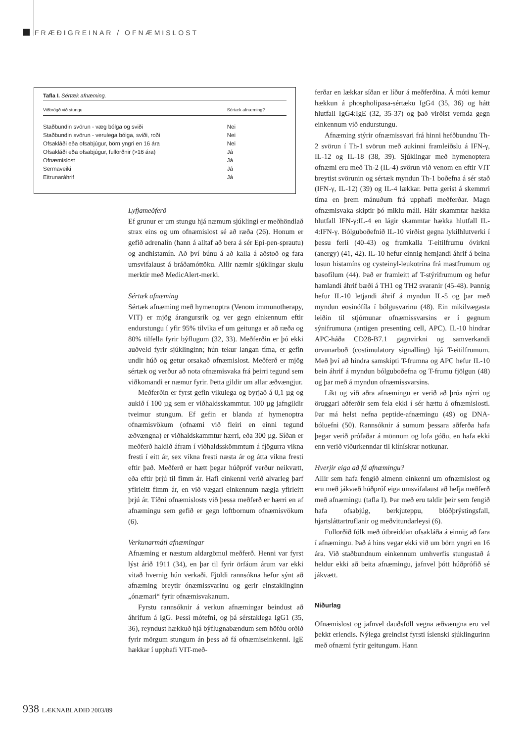FRÆÐIGREINAR / OFNÆMISLOST
Tafla I. Sértæk afnæming.
| Viðbrögð við stungu | Sértæk afnæming? |
| --- | --- |
| Staðbundin svörun - væg bólga og sviði | Nei |
| Staðbundin svörun - verulega bólga, sviði, roði | Nei |
| Ofsakláði eða ofsabjúgur, börn yngri en 16 ára | Nei |
| Ofsakláði eða ofsabjúgur, fullorðnir (>16 ára) | Já |
| Ofnæmislost | Já |
| Sermaveiki | Já |
| Eitrunaráhrif | Já |
Lyfjameðferð
Ef grunur er um stungu hjá næmum sjúklingi er meðhöndlað strax eins og um ofnæmislost sé að ræða (26). Honum er gefið adrenalín (hann á alltaf að bera á sér Epi-pen-sprautu) og andhistamín. Að því búnu á að kalla á aðstoð og fara umsvifalaust á bráðamóttöku. Allir næmir sjúklingar skulu merktir með MedicAlert-merki.
Sértæk afnæming
Sértæk afnæming með hymenoptra (Venom immunotherapy, VIT) er mjög árangursrík og ver gegn einkennum eftir endurstungu í yfir 95% tilvika ef um geitunga er að ræða og 80% tilfella fyrir býflugum (32, 33). Meðferðin er þó ekki auðveld fyrir sjúklinginn; hún tekur langan tíma, er gefin undir húð og getur orsakað ofnæmislost. Meðferð er mjög sértæk og verður að nota ofnæmisvaka frá þeirri tegund sem viðkomandi er næmur fyrir. Þetta gildir um allar æðvængjur.
Meðferðin er fyrst gefin vikulega og byrjað á 0,1 µg og aukið í 100 µg sem er viðhaldsskammtur. 100 µg jafngildir tveimur stungum. Ef gefin er blanda af hymenoptra ofnæmisvökum (ofnæmi við fleiri en einni tegund æðvængna) er viðhaldskammtur hærri, eða 300 µg. Síðan er meðferð haldið áfram í viðhaldsskömmtum á fjögurra vikna fresti í eitt ár, sex vikna fresti næsta ár og átta vikna fresti eftir það. Meðferð er hætt þegar húðpróf verður neikvætt, eða eftir þrjú til fimm ár. Hafi einkenni verið alvarleg þarf yfirleitt fimm ár, en við vægari einkennum nægja yfirleitt þrjú ár. Tíðni ofnæmislosts við þessa meðferð er hærri en af afnæmingu sem gefið er gegn loftbornum ofnæmisvökum (6).
Verkunarmáti afnæmingar
Afnæming er næstum aldargömul meðferð. Henni var fyrst lýst árið 1911 (34), en þar til fyrir örfáum árum var ekki vitað hvernig hún verkaði. Fjöldi rannsókna hefur sýnt að afnæming breytir ónæmissvarinu og gerir einstaklinginn „ónæmari“ fyrir ofnæmisvakanum.
Fyrstu rannsóknir á verkun afnæmingar beindust að áhrifum á IgG. Þessi mótefni, og þá sérstaklega IgG1 (35, 36), reyndust hækkuð hjá býflugnabændum sem höfðu orðið fyrir mörgum stungum án þess að fá ofnæmiseinkenni. IgE hækkar í upphafi VIT-með-
ferðar en lækkar síðan er líður á meðferðina. Á móti kemur hækkun á phospholipasa-sértæku IgG4 (35, 36) og hátt hlutfall IgG4:IgE (32, 35-37) og það virðist vernda gegn einkennum við endurstungu.
Afnæming stýrir ofnæmissvari frá hinni hefðbundnu Th-2 svörun í Th-1 svörun með aukinni framleiðslu á IFN-γ, IL-12 og IL-18 (38, 39). Sjúklingar með hymenoptera ofnæmi eru með Th-2 (IL-4) svörun við venom en eftir VIT breytist svörunin og sértæk myndun Th-1 boðefna á sér stað (IFN-γ, IL-12) (39) og IL-4 lækkar. Þetta gerist á skemmri tíma en þrem mánuðum frá upphafi meðferðar. Magn ofnæmisvaka skiptir þó miklu máli. Háir skammtar hækka hlutfall IFN-γ:IL-4 en lágir skammtar hækka hlutfall IL-4:IFN-γ. Bólguboðefnið IL-10 virðist gegna lykilhlutverki í þessu ferli (40-43) og framkalla T-eitilfrumu óvirkni (anergy) (41, 42). IL-10 hefur einnig hemjandi áhrif á beina losun histamíns og cysteinyl-leukotrína frá mastfrumum og basofílum (44). Það er framleitt af T-stýrifrumum og hefur hamlandi áhrif bæði á TH1 og TH2 svaranir (45-48). Þannig hefur IL-10 letjandi áhrif á myndun IL-5 og þar með myndun eosinófíla í bólgusvarinu (48). Ein mikilvægasta leiðin til stjórnunar ofnæmissvarsins er í gegnum sýnifrumuna (antigen presenting cell, APC). IL-10 hindrar APC-háða CD28-B7.1 gagnvirkni og samverkandi örvunarboð (costimulatory signalling) hjá T-eitilfrumum. Með því að hindra samskipti T-frumna og APC hefur IL-10 bein áhrif á myndun bólguboðefna og T-frumu fjölgun (48) og þar með á myndun ofnæmissvarsins.
Líkt og við aðra afnæmingu er verið að þróa nýrri og öruggari aðferðir sem fela ekki í sér hættu á ofnæmislosti. Þar má helst nefna peptide-afnæmingu (49) og DNA-bóluefni (50). Rannsóknir á sumum þessara aðferða hafa þegar verið prófaðar á mönnum og lofa góðu, en hafa ekki enn verið viðurkenndar til klínískrar notkunar.
Hverjir eiga að fá afnæmingu?
Allir sem hafa fengið almenn einkenni um ofnæmislost og eru með jákvæð húðpróf eiga umsvifalaust að hefja meðferð með afnæmingu (tafla I). Þar með eru taldir þeir sem fengið hafa ofsabjúg, berkjuteppu, blóðþrýstingsfall, hjartsláttartruflanir og meðvitundarleysi (6).
Fullorðið fólk með útbreiddan ofsakláða á einnig að fara í afnæmingu. Það á hins vegar ekki við um börn yngri en 16 ára. Við staðbundnum einkennum umhverfis stungustað á heldur ekki að beita afnæmingu, jafnvel þótt húðprófið sé jákvætt.
Niðurlag
Ofnæmislost og jafnvel dauðsföll vegna æðvængna eru vel þekkt erlendis. Nýlega greindist fyrsti íslenski sjúklingurinn með ofnæmi fyrir geitungum. Hann
938 LÆKNABLAÐIÐ 2003/89